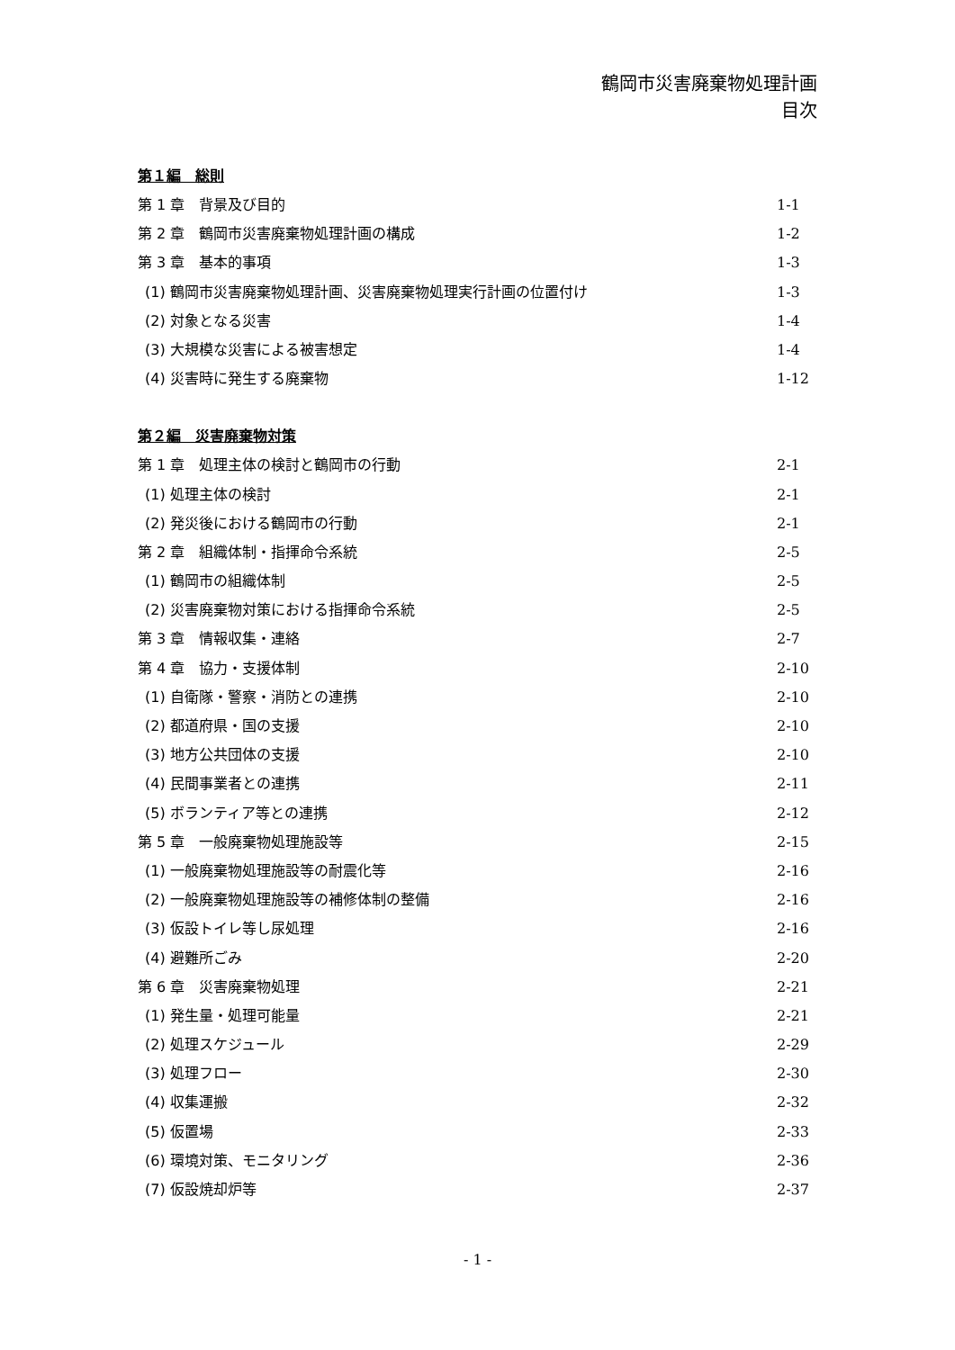鶴岡市災害廃棄物処理計画
目次
第１編　総則
第 1 章　背景及び目的 1-1
第 2 章　鶴岡市災害廃棄物処理計画の構成 1-2
第 3 章　基本的事項 1-3
(1) 鶴岡市災害廃棄物処理計画、災害廃棄物処理実行計画の位置付け 1-3
(2) 対象となる災害 1-4
(3) 大規模な災害による被害想定 1-4
(4) 災害時に発生する廃棄物 1-12
第２編　災害廃棄物対策
第 1 章　処理主体の検討と鶴岡市の行動 2-1
(1) 処理主体の検討 2-1
(2) 発災後における鶴岡市の行動 2-1
第 2 章　組織体制・指揮命令系統 2-5
(1) 鶴岡市の組織体制 2-5
(2) 災害廃棄物対策における指揮命令系統 2-5
第 3 章　情報収集・連絡 2-7
第 4 章　協力・支援体制 2-10
(1) 自衛隊・警察・消防との連携 2-10
(2) 都道府県・国の支援 2-10
(3) 地方公共団体の支援 2-10
(4) 民間事業者との連携 2-11
(5) ボランティア等との連携 2-12
第 5 章　一般廃棄物処理施設等 2-15
(1) 一般廃棄物処理施設等の耐震化等 2-16
(2) 一般廃棄物処理施設等の補修体制の整備 2-16
(3) 仮設トイレ等し尿処理 2-16
(4) 避難所ごみ 2-20
第 6 章　災害廃棄物処理 2-21
(1) 発生量・処理可能量 2-21
(2) 処理スケジュール 2-29
(3) 処理フロー 2-30
(4) 収集運搬 2-32
(5) 仮置場 2-33
(6) 環境対策、モニタリング 2-36
(7) 仮設焼却炉等 2-37
- 1 -